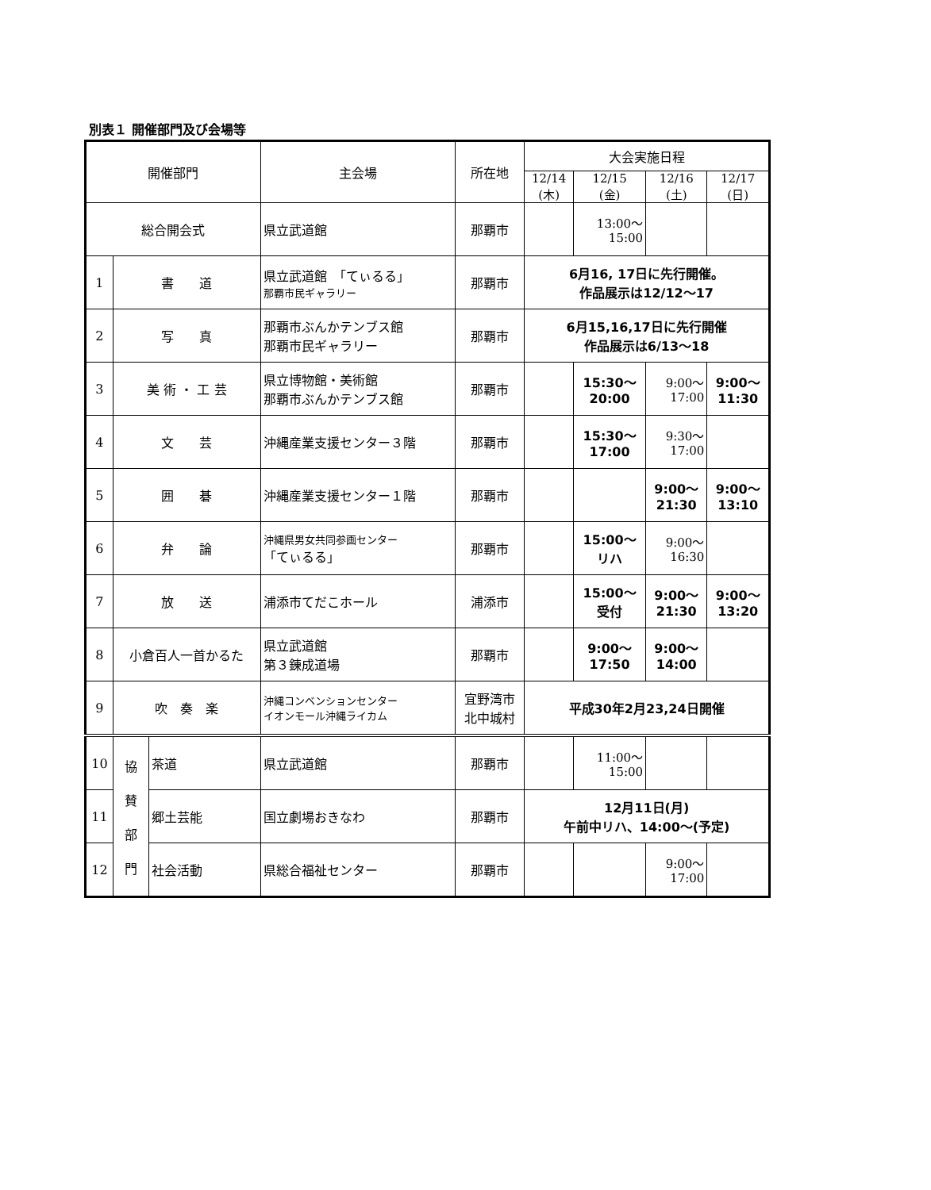別表１ 開催部門及び会場等
| 開催部門 | | | 主会場 | 所在地 | 大会実施日程 | | | |
| --- | --- | --- | --- | --- | --- | --- | --- | --- |
| | | | | | 12/14 (木) | 12/15 (金) | 12/16 (土) | 12/17 (日) |
| 総合開会式 | | | 県立武道館 | 那覇市 | | 13:00～ 15:00 | | |
| 1 | 書 道 | | 県立武道館 「てぃるる」 那覇市民ギャラリー | 那覇市 | 6月16, 17日に先行開催。 作品展示は12/12～17 | | | |
| 2 | 写 真 | | 那覇市ぶんかテンブス館 那覇市民ギャラリー | 那覇市 | 6月15,16,17日に先行開催 作品展示は6/13～18 | | | |
| 3 | 美 術 ・ 工 芸 | | 県立博物館・美術館 那覇市ぶんかテンブス館 | 那覇市 | | 15:30～ 20:00 | 9:00～ 17:00 | 9:00～ 11:30 |
| 4 | 文 芸 | | 沖縄産業支援センター３階 | 那覇市 | | 15:30～ 17:00 | 9:30～ 17:00 | |
| 5 | 囲 碁 | | 沖縄産業支援センター１階 | 那覇市 | | | 9:00～ 21:30 | 9:00～ 13:10 |
| 6 | 弁 論 | | 沖縄県男女共同参画センター 「てぃるる」 | 那覇市 | | 15:00～ リハ | 9:00～ 16:30 | |
| 7 | 放 送 | | 浦添市てだこホール | 浦添市 | | 15:00～ 受付 | 9:00～ 21:30 | 9:00～ 13:20 |
| 8 | 小倉百人一首かるた | | 県立武道館 第３錬成道場 | 那覇市 | | 9:00～ 17:50 | 9:00～ 14:00 | |
| 9 | 吹 奏 楽 | | 沖縄コンベンションセンター イオンモール沖縄ライカム | 宜野湾市 北中城村 | 平成30年2月23,24日開催 | | | |
| 10 | 協 賛 部 門 | 茶道 | 県立武道館 | 那覇市 | | 11:00～ 15:00 | | |
| 11 | | 郷土芸能 | 国立劇場おきなわ | 那覇市 | 12月11日(月) 午前中リハ、14:00～(予定) | | | |
| 12 | | 社会活動 | 県総合福祉センター | 那覇市 | | | 9:00～ 17:00 | |